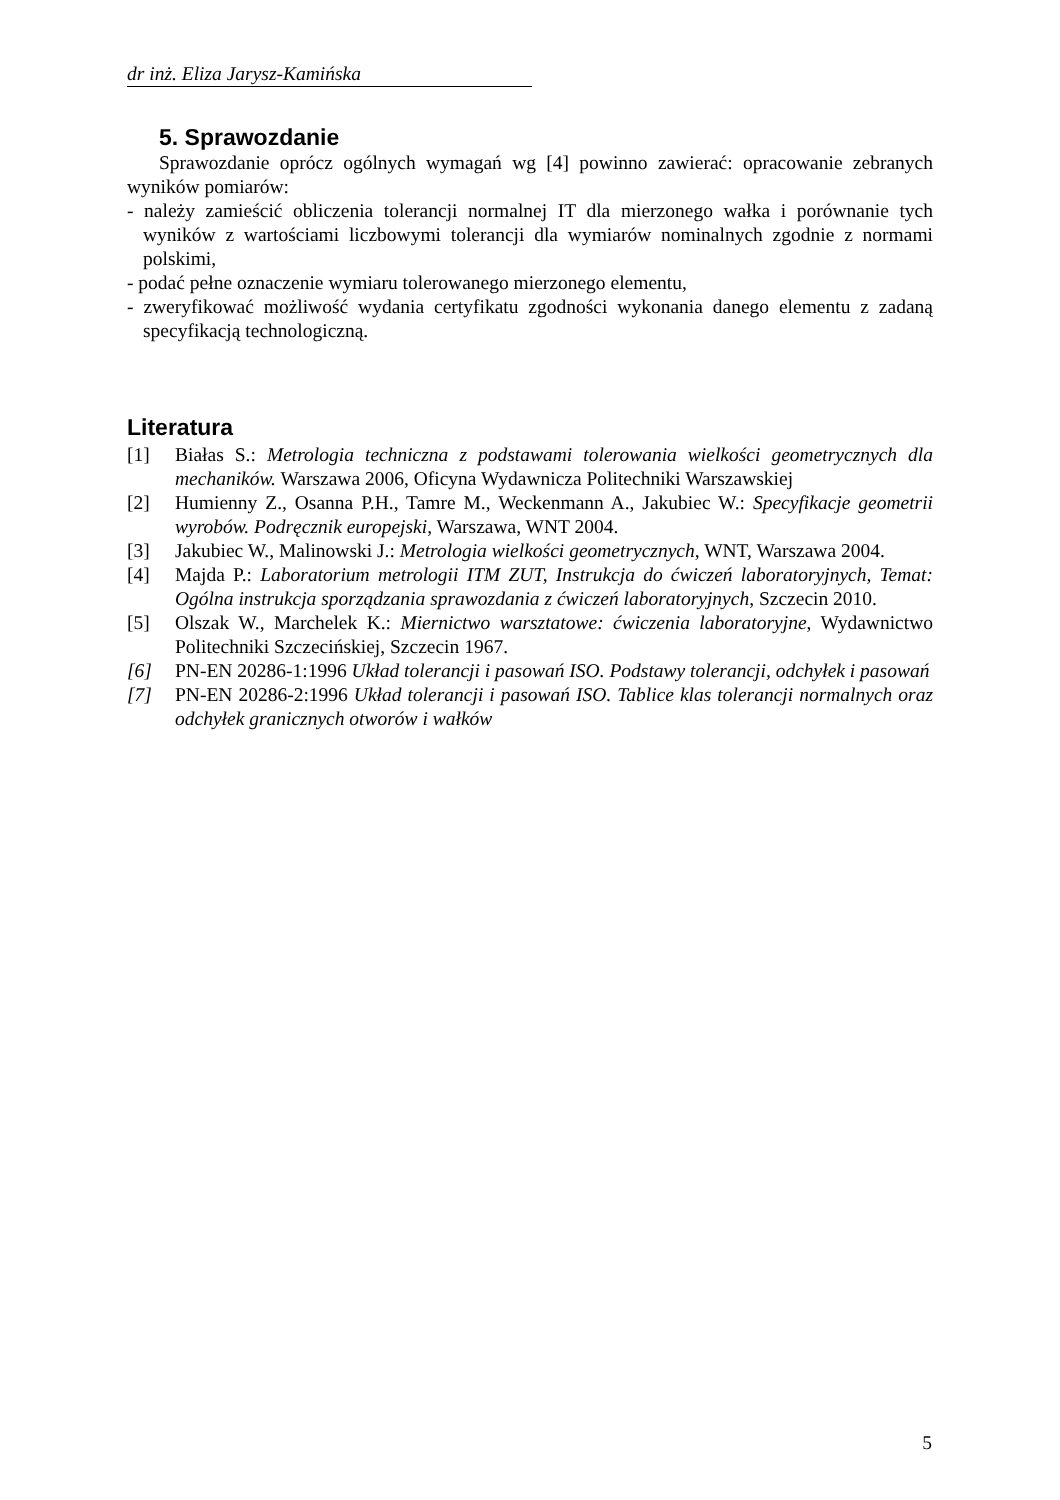dr inż. Eliza Jarysz-Kamińska
5. Sprawozdanie
Sprawozdanie oprócz ogólnych wymagań wg [4] powinno zawierać: opracowanie zebranych wyników pomiarów:
- należy zamieścić obliczenia tolerancji normalnej IT dla mierzonego wałka i porównanie tych wyników z wartościami liczbowymi tolerancji dla wymiarów nominalnych zgodnie z normami polskimi,
- podać pełne oznaczenie wymiaru tolerowanego mierzonego elementu,
- zweryfikować możliwość wydania certyfikatu zgodności wykonania danego elementu z zadaną specyfikacją technologiczną.
Literatura
[1] Białas S.: Metrologia techniczna z podstawami tolerowania wielkości geometrycznych dla mechaników. Warszawa 2006, Oficyna Wydawnicza Politechniki Warszawskiej
[2] Humienny Z., Osanna P.H., Tamre M., Weckenmann A., Jakubiec W.: Specyfikacje geometrii wyrobów. Podręcznik europejski, Warszawa, WNT 2004.
[3] Jakubiec W., Malinowski J.: Metrologia wielkości geometrycznych, WNT, Warszawa 2004.
[4] Majda P.: Laboratorium metrologii ITM ZUT, Instrukcja do ćwiczeń laboratoryjnych, Temat: Ogólna instrukcja sporządzania sprawozdania z ćwiczeń laboratoryjnych, Szczecin 2010.
[5] Olszak W., Marchelek K.: Miernictwo warsztatowe: ćwiczenia laboratoryjne, Wydawnictwo Politechniki Szczecińskiej, Szczecin 1967.
[6] PN-EN 20286-1:1996 Układ tolerancji i pasowań ISO. Podstawy tolerancji, odchyłek i pasowań
[7] PN-EN 20286-2:1996 Układ tolerancji i pasowań ISO. Tablice klas tolerancji normalnych oraz odchyłek granicznych otworów i wałków
5